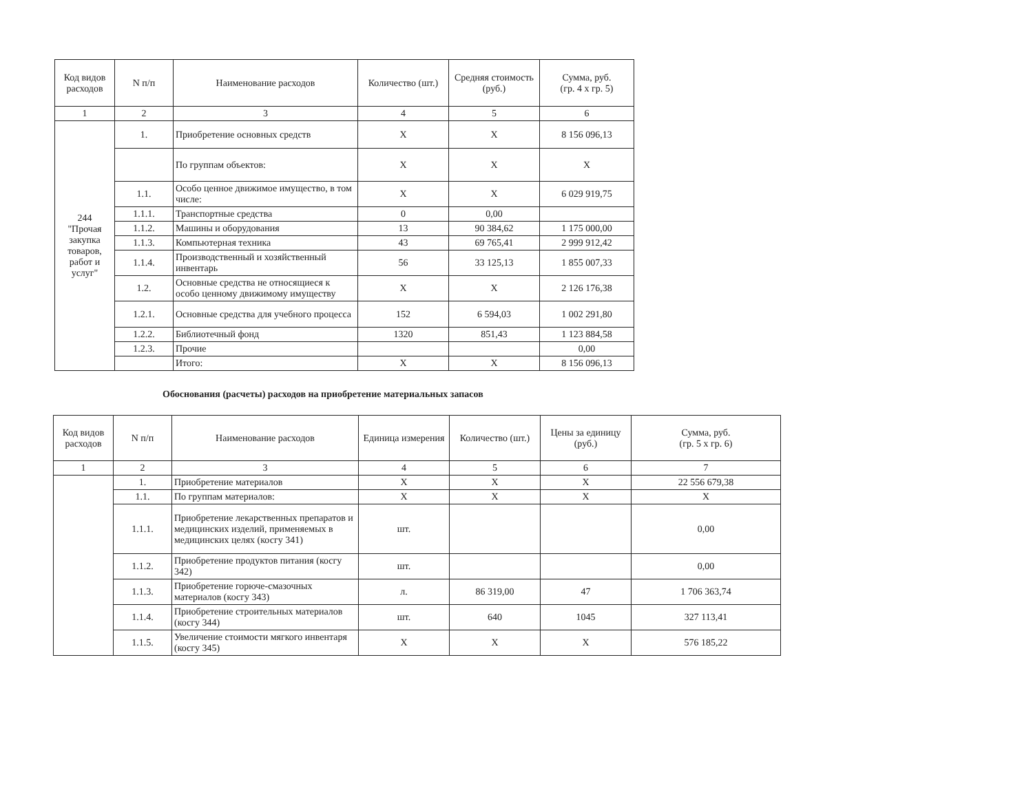| Код видов расходов | N п/п | Наименование расходов | Количество (шт.) | Средняя стоимость (руб.) | Сумма, руб. (гр. 4 x гр. 5) |
| --- | --- | --- | --- | --- | --- |
| 1 | 2 | 3 | 4 | 5 | 6 |
| 244 "Прочая закупка товаров, работ и услуг" | 1. | Приобретение основных средств | X | X | 8 156 096,13 |
| | | По группам объектов: | X | X | X |
| | 1.1. | Особо ценное движимое имущество, в том числе: | X | X | 6 029 919,75 |
| | 1.1.1. | Транспортные средства | 0 | 0,00 | |
| | 1.1.2. | Машины и оборудования | 13 | 90 384,62 | 1 175 000,00 |
| | 1.1.3. | Компьютерная техника | 43 | 69 765,41 | 2 999 912,42 |
| | 1.1.4. | Производственный и хозяйственный инвентарь | 56 | 33 125,13 | 1 855 007,33 |
| | 1.2. | Основные средства не относящиеся к особо ценному движимому имуществу | X | X | 2 126 176,38 |
| | 1.2.1. | Основные средства для учебного процесса | 152 | 6 594,03 | 1 002 291,80 |
| | 1.2.2. | Библиотечный фонд | 1320 | 851,43 | 1 123 884,58 |
| | 1.2.3. | Прочие | | | 0,00 |
| | | Итого: | X | X | 8 156 096,13 |
Обоснования (расчеты) расходов на приобретение материальных запасов
| Код видов расходов | N п/п | Наименование расходов | Единица измерения | Количество (шт.) | Цены за единицу (руб.) | Сумма, руб. (гр. 5 x гр. 6) |
| --- | --- | --- | --- | --- | --- | --- |
| 1 | 2 | 3 | 4 | 5 | 6 | 7 |
| | 1. | Приобретение материалов | X | X | X | 22 556 679,38 |
| | 1.1. | По группам материалов: | X | X | X | X |
| | 1.1.1. | Приобретение лекарственных препаратов и медицинских изделий, применяемых в медицинских целях (косгу 341) | шт. | | | 0,00 |
| | 1.1.2. | Приобретение продуктов питания (косгу 342) | шт. | | | 0,00 |
| | 1.1.3. | Приобретение горюче-смазочных материалов (косгу 343) | л. | 86 319,00 | 47 | 1 706 363,74 |
| | 1.1.4. | Приобретение строительных материалов (косгу 344) | шт. | 640 | 1045 | 327 113,41 |
| | 1.1.5. | Увеличение стоимости мягкого инвентаря (косгу 345) | X | X | X | 576 185,22 |